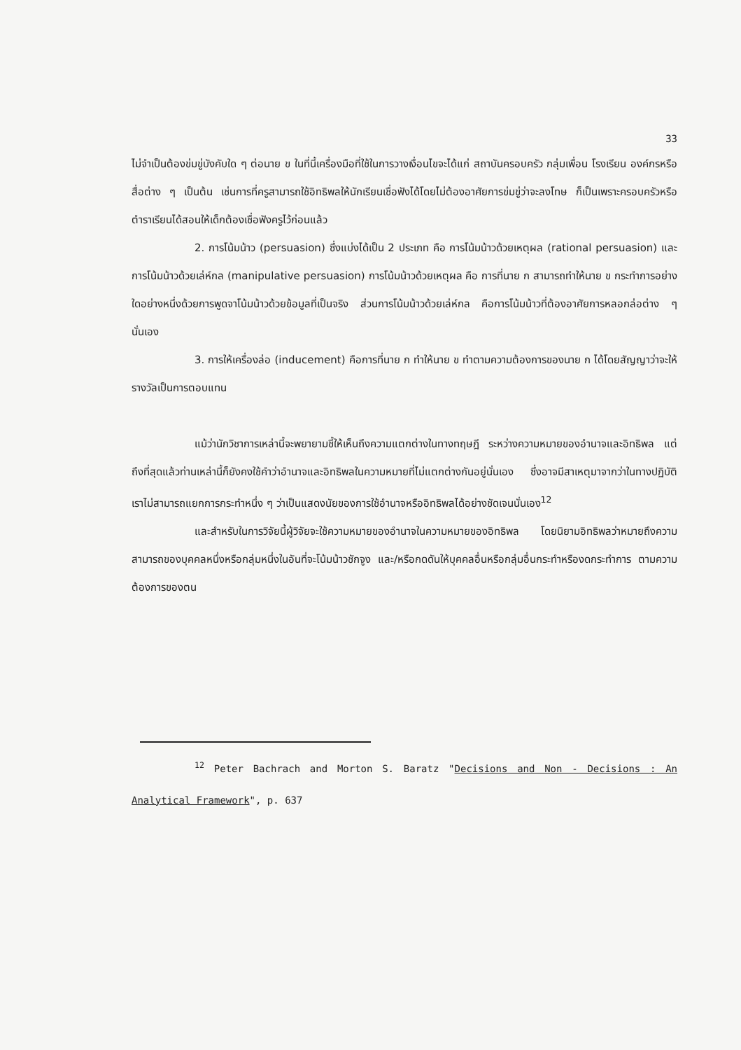33
ไม่จำเป็นต้องข่มขู่บังคับใด ๆ ต่อนาย ข ในที่นี้เครื่องมือที่ใช้ในการวางเงื่อนไขจะได้แก่ สถาบันครอบครัว กลุ่มเพื่อน โรงเรียน องค์กรหรือสื่อต่าง ๆ เป็นต้น เช่นการที่ครูสามารถใช้อิทธิพลให้นักเรียนเชื่อฟังได้โดยไม่ต้องอาศัยการข่มขู่ว่าจะลงโทษ ก็เป็นเพราะครอบครัวหรือตำราเรียนได้สอนให้เด็กต้องเชื่อฟังครูไว้ก่อนแล้ว
2. การโน้มน้าว (persuasion) ซึ่งแบ่งได้เป็น 2 ประเภท คือ การโน้มน้าวด้วยเหตุผล (rational persuasion) และการโน้มน้าวด้วยเล่ห์กล (manipulative persuasion) การโน้มน้าวด้วยเหตุผล คือ การที่นาย ก สามารถทำให้นาย ข กระทำการอย่างใดอย่างหนึ่งด้วยการพูดจาโน้มน้าวด้วยข้อมูลที่เป็นจริง ส่วนการโน้มน้าวด้วยเล่ห์กล คือการโน้มน้าวที่ต้องอาศัยการหลอกล่อต่าง ๆ นั่นเอง
3. การให้เครื่องล่อ (inducement) คือการที่นาย ก ทำให้นาย ข ทำตามความต้องการของนาย ก ได้โดยสัญญาว่าจะให้รางวัลเป็นการตอบแทน
แม้ว่านักวิชาการเหล่านี้จะพยายามชี้ให้เห็นถึงความแตกต่างในทางทฤษฎี ระหว่างความหมายของอำนาจและอิทธิพล แต่ถึงที่สุดแล้วท่านเหล่านี้ก็ยังคงใช้คำว่าอำนาจและอิทธิพลในความหมายที่ไม่แตกต่างกันอยู่นั่นเอง ซึ่งอาจมีสาเหตุมาจากว่าในทางปฏิบัติ เราไม่สามารถแยกการกระทำหนึ่ง ๆ ว่าเป็นแสดงนัยของการใช้อำนาจหรืออิทธิพลได้อย่างชัดเจนนั่นเอง<sup>12</sup>
และสำหรับในการวิจัยนี้ผู้วิจัยจะใช้ความหมายของอำนาจในความหมายของอิทธิพล โดยนิยามอิทธิพลว่าหมายถึงความสามารถของบุคคลหนึ่งหรือกลุ่มหนึ่งในอันที่จะโน้มน้าวชักจูง และ/หรือกดดันให้บุคคลอื่นหรือกลุ่มอื่นกระทำหรืองดกระทำการ ตามความต้องการของตน
<sup>12</sup> Peter Bachrach and Morton S. Baratz "Decisions and Non - Decisions : An Analytical Framework", p. 637